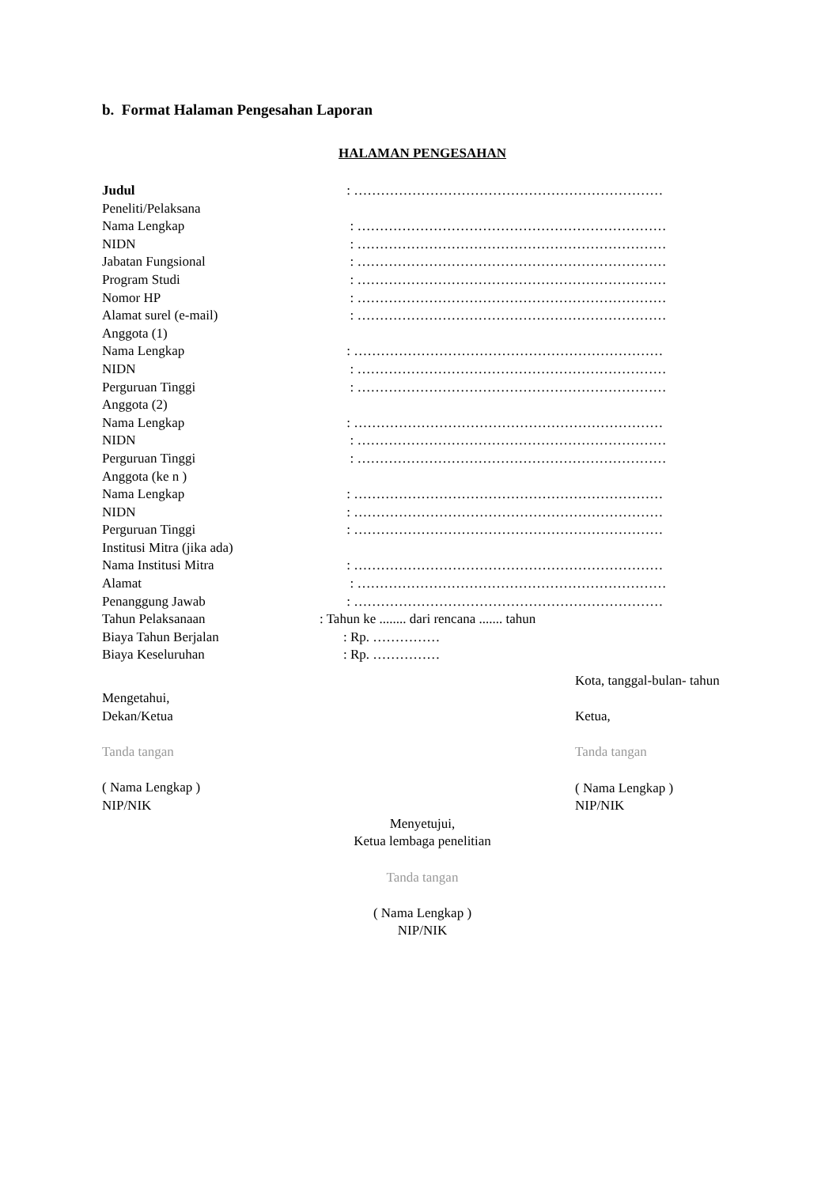b. Format Halaman Pengesahan Laporan
HALAMAN PENGESAHAN
Judul : ……………………………………………………………
Peneliti/Pelaksana
Nama Lengkap : ……………………………………………………………
NIDN : ……………………………………………………………
Jabatan Fungsional : ……………………………………………………………
Program Studi : ……………………………………………………………
Nomor HP : ……………………………………………………………
Alamat surel (e-mail) : ……………………………………………………………
Anggota (1)
Nama Lengkap : ……………………………………………………………
NIDN : ……………………………………………………………
Perguruan Tinggi : ……………………………………………………………
Anggota (2)
Nama Lengkap : ……………………………………………………………
NIDN : ……………………………………………………………
Perguruan Tinggi : ……………………………………………………………
Anggota (ke n )
Nama Lengkap : ……………………………………………………………
NIDN : ……………………………………………………………
Perguruan Tinggi : ……………………………………………………………
Institusi Mitra (jika ada)
Nama Institusi Mitra : ……………………………………………………………
Alamat : ……………………………………………………………
Penanggung Jawab : ……………………………………………………………
Tahun Pelaksanaan : Tahun ke ........ dari rencana ....... tahun
Biaya Tahun Berjalan : Rp. ……………
Biaya Keseluruhan : Rp. ……………
Mengetahui,
Dekan/Ketua
Tanda tangan
( Nama Lengkap )
NIP/NIK
Kota, tanggal-bulan- tahun
Ketua,
Tanda tangan
( Nama Lengkap )
NIP/NIK
Menyetujui,
Ketua lembaga penelitian
Tanda tangan
( Nama Lengkap )
NIP/NIK